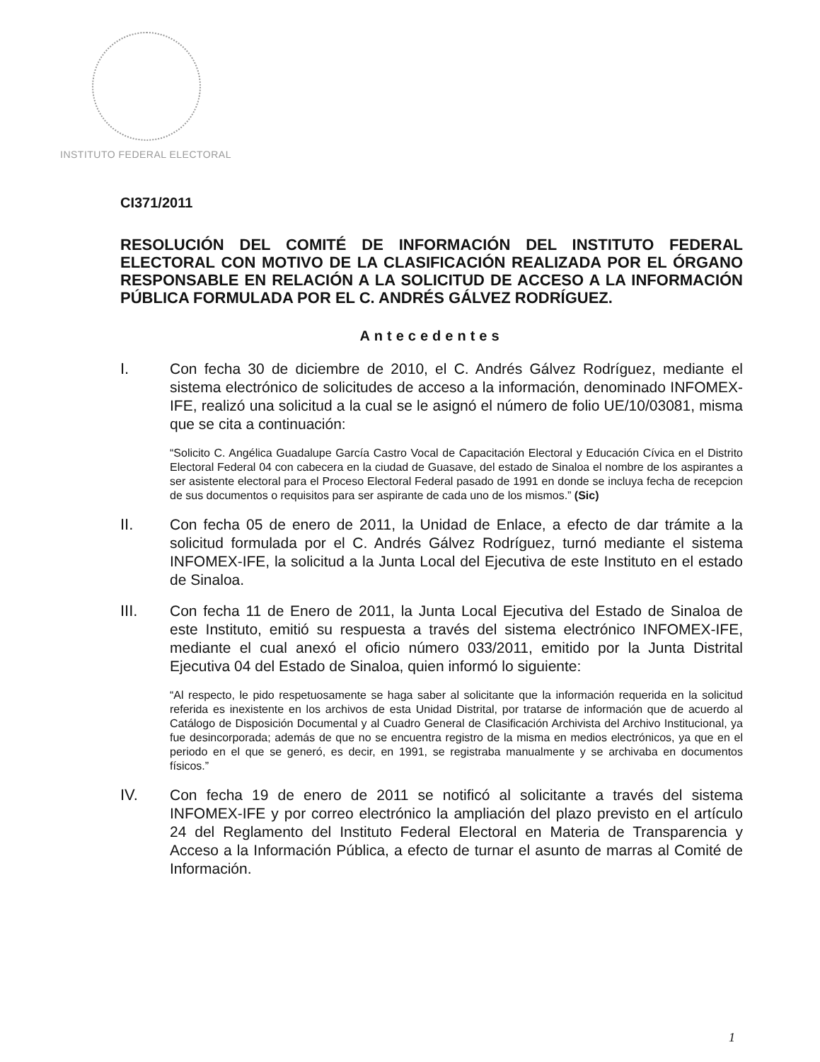INSTITUTO FEDERAL ELECTORAL
CI371/2011
RESOLUCIÓN DEL COMITÉ DE INFORMACIÓN DEL INSTITUTO FEDERAL ELECTORAL CON MOTIVO DE LA CLASIFICACIÓN REALIZADA POR EL ÓRGANO RESPONSABLE EN RELACIÓN A LA SOLICITUD DE ACCESO A LA INFORMACIÓN PÚBLICA FORMULADA POR EL C. ANDRÉS GÁLVEZ RODRÍGUEZ.
Antecedentes
I.
Con fecha 30 de diciembre de 2010, el C. Andrés Gálvez Rodríguez, mediante el sistema electrónico de solicitudes de acceso a la información, denominado INFOMEX-IFE, realizó una solicitud a la cual se le asignó el número de folio UE/10/03081, misma que se cita a continuación:
“Solicito C. Angélica Guadalupe García Castro Vocal de Capacitación Electoral y Educación Cívica en el Distrito Electoral Federal 04 con cabecera en la ciudad de Guasave, del estado de Sinaloa el nombre de los aspirantes a ser asistente electoral para el Proceso Electoral Federal pasado de 1991 en donde se incluya fecha de recepcion de sus documentos o requisitos para ser aspirante de cada uno de los mismos.” (Sic)
II.
Con fecha 05 de enero de 2011, la Unidad de Enlace, a efecto de dar trámite a la solicitud formulada por el C. Andrés Gálvez Rodríguez, turnó mediante el sistema INFOMEX-IFE, la solicitud a la Junta Local del Ejecutiva de este Instituto en el estado de Sinaloa.
III.
Con fecha 11 de Enero de 2011, la Junta Local Ejecutiva del Estado de Sinaloa de este Instituto, emitió su respuesta a través del sistema electrónico INFOMEX-IFE, mediante el cual anexó el oficio número 033/2011, emitido por la Junta Distrital Ejecutiva 04 del Estado de Sinaloa, quien informó lo siguiente:
“Al respecto, le pido respetuosamente se haga saber al solicitante que la información requerida en la solicitud referida es inexistente en los archivos de esta Unidad Distrital, por tratarse de información que de acuerdo al Catálogo de Disposición Documental y al Cuadro General de Clasificación Archivista del Archivo Institucional, ya fue desincorporada; además de que no se encuentra registro de la misma en medios electrónicos, ya que en el periodo en el que se generó, es decir, en 1991, se registraba manualmente y se archivaba en documentos físicos.”
IV.
Con fecha 19 de enero de 2011 se notificó al solicitante a través del sistema INFOMEX-IFE y por correo electrónico la ampliación del plazo previsto en el artículo 24 del Reglamento del Instituto Federal Electoral en Materia de Transparencia y Acceso a la Información Pública, a efecto de turnar el asunto de marras al Comité de Información.
1